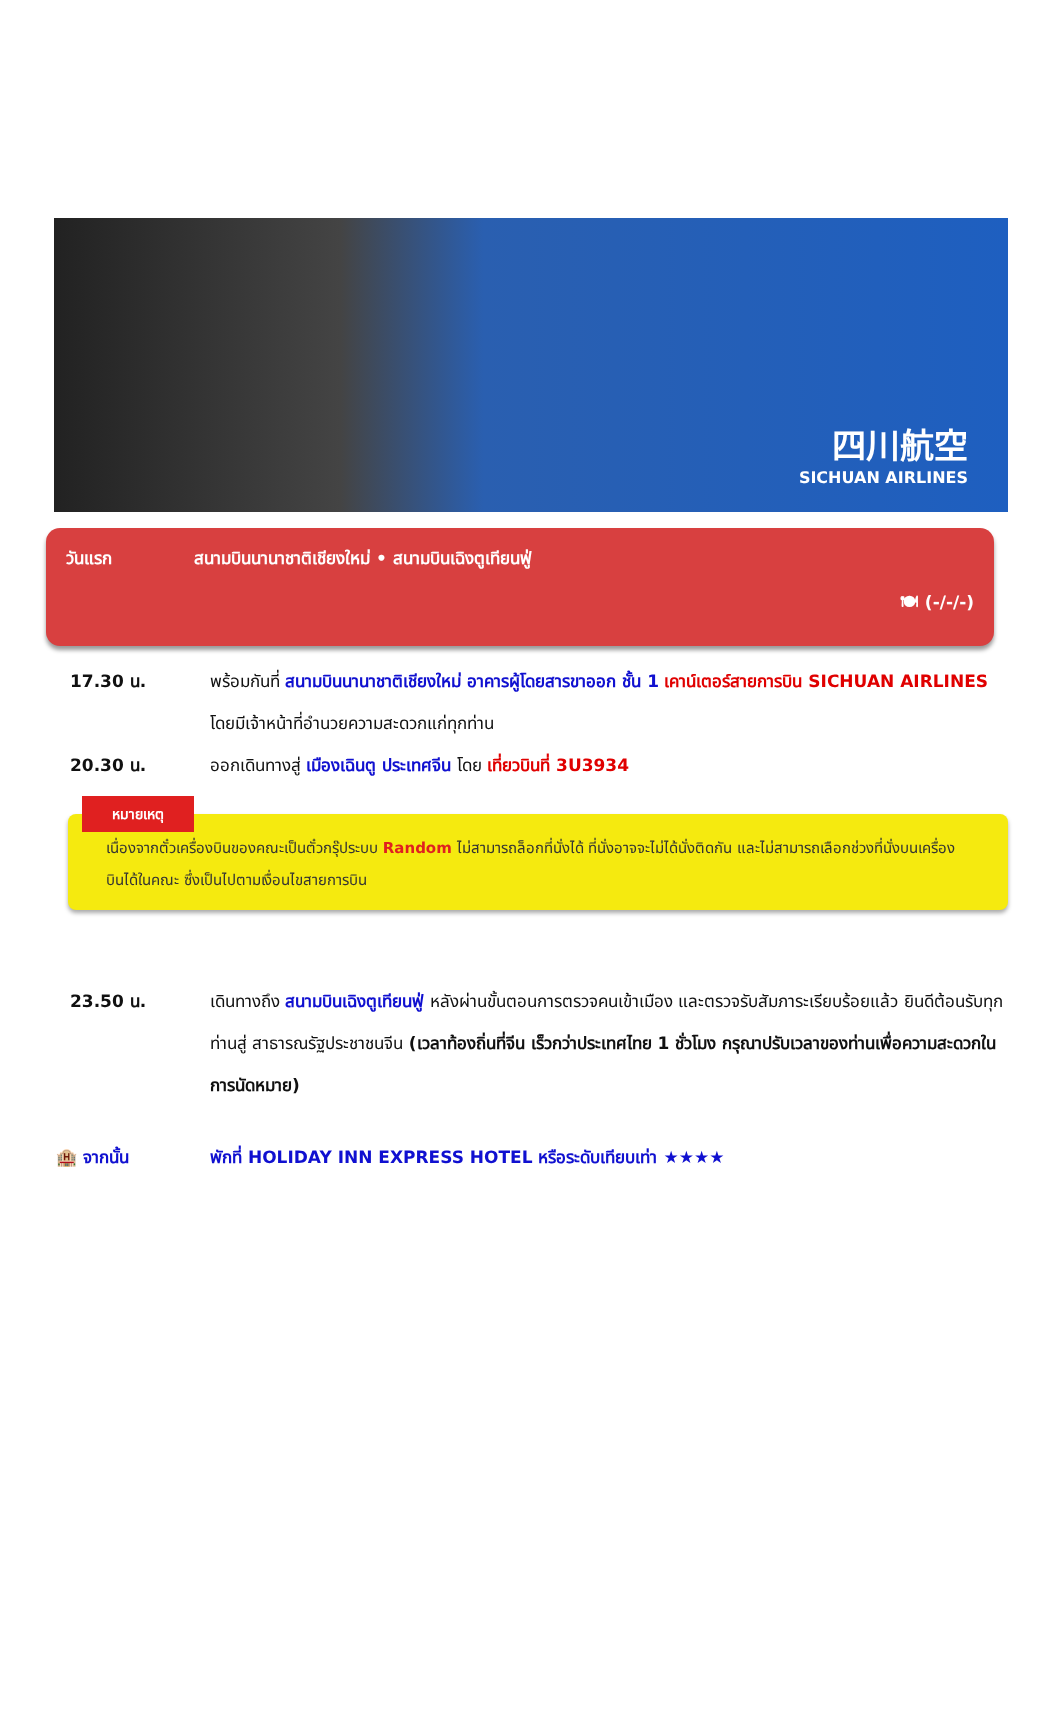四川航空
SICHUAN AIRLINES
วันแรก สนามบินนานาชาติเชียงใหม่ • สนามบินเฉิงตูเทียนฟู่
🍽 (-/-/-)
17.30 น. พร้อมกันที่ สนามบินนานาชาติเชียงใหม่ อาคารผู้โดยสารขาออก ชั้น 1 เคาน์เตอร์สายการบิน SICHUAN AIRLINES โดยมีเจ้าหน้าที่อำนวยความสะดวกแก่ทุกท่าน
20.30 น. ออกเดินทางสู่ เมืองเฉินตู ประเทศจีน โดย เที่ยวบินที่ 3U3934
หมายเหตุ
เนื่องจากตั๋วเครื่องบินของคณะเป็นตั๋วกรุ๊ประบบ Random ไม่สามารถล็อกที่นั่งได้ ที่นั่งอาจจะไม่ได้นั่งติดกัน และไม่สามารถเลือกช่วงที่นั่งบนเครื่องบินได้ในคณะ ซึ่งเป็นไปตามเงื่อนไขสายการบิน
23.50 น. เดินทางถึง สนามบินเฉิงตูเทียนฟู่ หลังผ่านขั้นตอนการตรวจคนเข้าเมือง และตรวจรับสัมภาระเรียบร้อยแล้ว ยินดีต้อนรับทุกท่านสู่ สาธารณรัฐประชาชนจีน (เวลาท้องถิ่นที่จีน เร็วกว่าประเทศไทย 1 ชั่วโมง กรุณาปรับเวลาของท่านเพื่อความสะดวกในการนัดหมาย)
🏨 จากนั้น พักที่ HOLIDAY INN EXPRESS HOTEL หรือระดับเทียบเท่า ★★★★